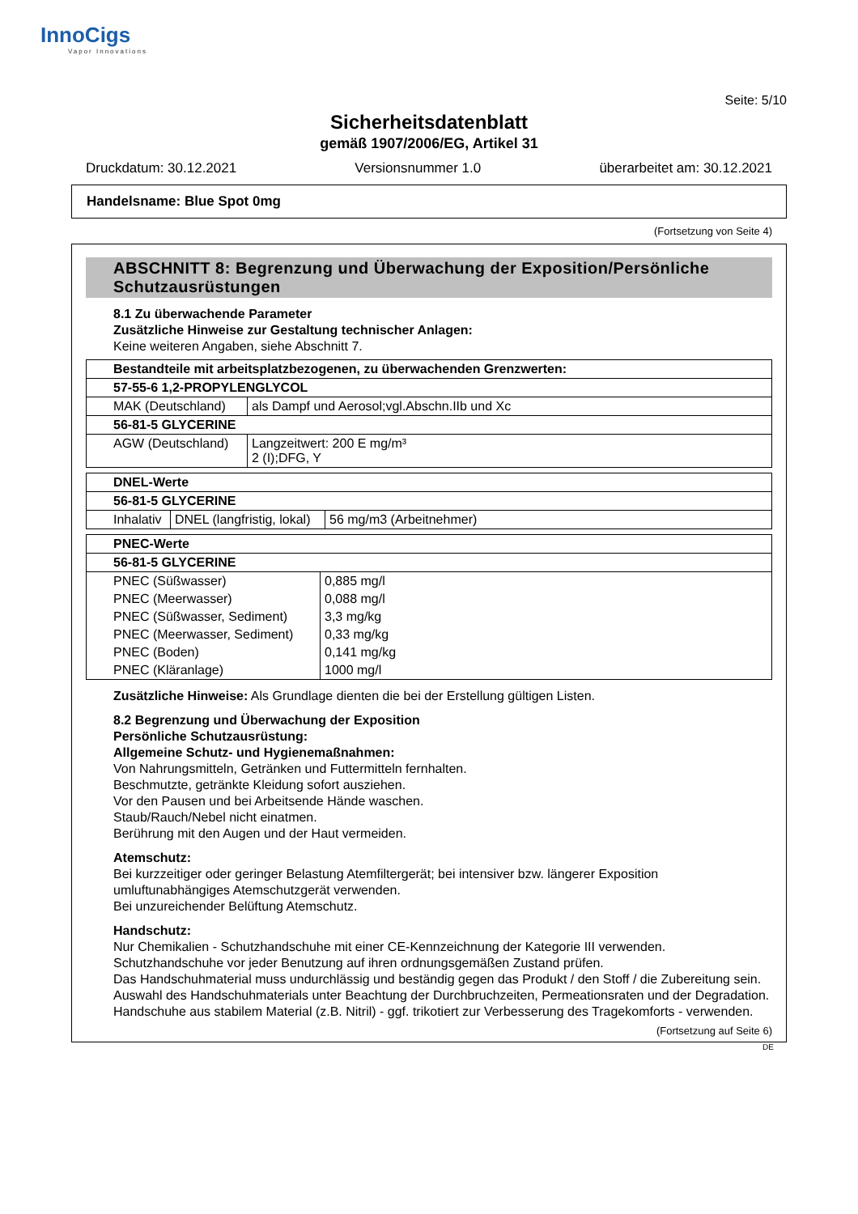InnoCigs
Vapor Innovations
Seite: 5/10
Sicherheitsdatenblatt
gemäß 1907/2006/EG, Artikel 31
Druckdatum: 30.12.2021 Versionsnummer 1.0 überarbeitet am: 30.12.2021
Handelsname: Blue Spot 0mg
(Fortsetzung von Seite 4)
ABSCHNITT 8: Begrenzung und Überwachung der Exposition/Persönliche Schutzausrüstungen
8.1 Zu überwachende Parameter
Zusätzliche Hinweise zur Gestaltung technischer Anlagen:
Keine weiteren Angaben, siehe Abschnitt 7.
| Bestandteile mit arbeitsplatzbezogenen, zu überwachenden Grenzwerten: | |
| 57-55-6 1,2-PROPYLENGLYCOL | |
| MAK (Deutschland) | als Dampf und Aerosol;vgl.Abschn.IIb und Xc |
| 56-81-5 GLYCERINE | |
| AGW (Deutschland) | Langzeitwert: 200 E mg/m³ 2 (I);DFG, Y |
| DNEL-Werte | | |
| 56-81-5 GLYCERINE | | |
| Inhalativ | DNEL (langfristig, lokal) | 56 mg/m3 (Arbeitnehmer) |
| PNEC-Werte | |
| 56-81-5 GLYCERINE | |
| PNEC (Süßwasser) | 0,885 mg/l |
| PNEC (Meerwasser) | 0,088 mg/l |
| PNEC (Süßwasser, Sediment) | 3,3 mg/kg |
| PNEC (Meerwasser, Sediment) | 0,33 mg/kg |
| PNEC (Boden) | 0,141 mg/kg |
| PNEC (Kläranlage) | 1000 mg/l |
Zusätzliche Hinweise: Als Grundlage dienten die bei der Erstellung gültigen Listen.
8.2 Begrenzung und Überwachung der Exposition
Persönliche Schutzausrüstung:
Allgemeine Schutz- und Hygienemaßnahmen:
Von Nahrungsmitteln, Getränken und Futtermitteln fernhalten.
Beschmutzte, getränkte Kleidung sofort ausziehen.
Vor den Pausen und bei Arbeitsende Hände waschen.
Staub/Rauch/Nebel nicht einatmen.
Berührung mit den Augen und der Haut vermeiden.
Atemschutz:
Bei kurzzeitiger oder geringer Belastung Atemfiltergerät; bei intensiver bzw. längerer Exposition umluftunabhängiges Atemschutzgerät verwenden.
Bei unzureichender Belüftung Atemschutz.
Handschutz:
Nur Chemikalien - Schutzhandschuhe mit einer CE-Kennzeichnung der Kategorie III verwenden.
Schutzhandschuhe vor jeder Benutzung auf ihren ordnungsgemäßen Zustand prüfen.
Das Handschuhmaterial muss undurchlässig und beständig gegen das Produkt / den Stoff / die Zubereitung sein.
Auswahl des Handschuhmaterials unter Beachtung der Durchbruchzeiten, Permeationsraten und der Degradation.
Handschuhe aus stabilem Material (z.B. Nitril) - ggf. trikotiert zur Verbesserung des Tragekomforts - verwenden.
(Fortsetzung auf Seite 6)
DE